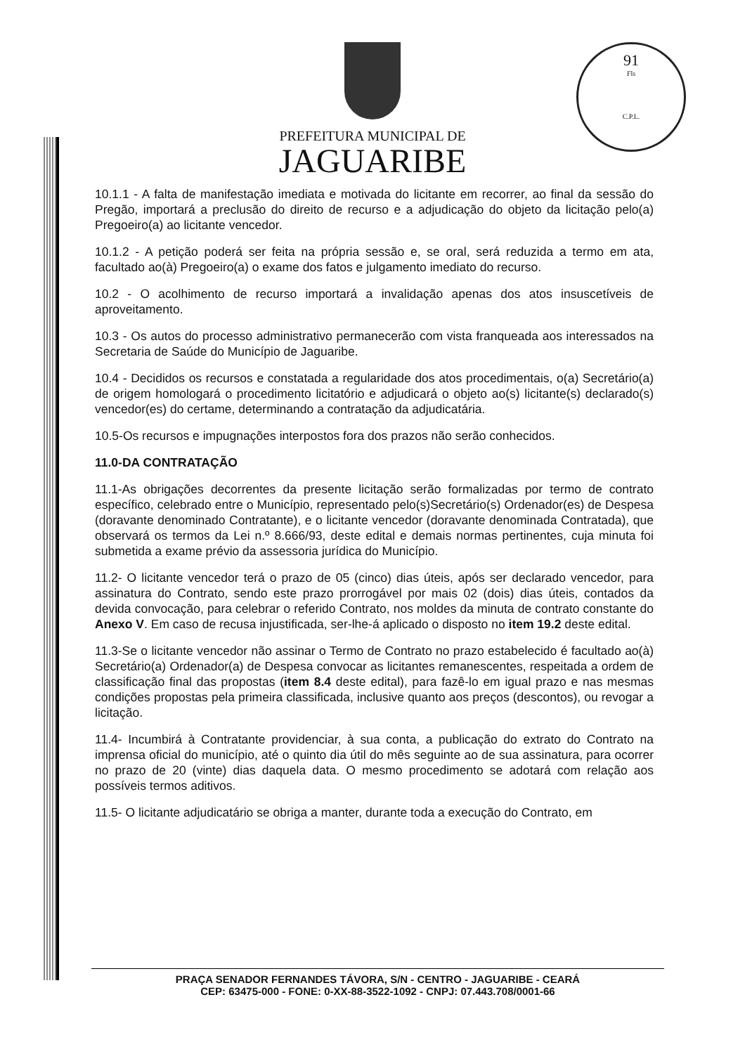91
Fls
C.P.L.
PREFEITURA MUNICIPAL DE
JAGUARIBE
10.1.1 - A falta de manifestação imediata e motivada do licitante em recorrer, ao final da sessão do Pregão, importará a preclusão do direito de recurso e a adjudicação do objeto da licitação pelo(a) Pregoeiro(a) ao licitante vencedor.
10.1.2 - A petição poderá ser feita na própria sessão e, se oral, será reduzida a termo em ata, facultado ao(à) Pregoeiro(a) o exame dos fatos e julgamento imediato do recurso.
10.2 - O acolhimento de recurso importará a invalidação apenas dos atos insuscetíveis de aproveitamento.
10.3 - Os autos do processo administrativo permanecerão com vista franqueada aos interessados na Secretaria de Saúde do Município de Jaguaribe.
10.4 - Decididos os recursos e constatada a regularidade dos atos procedimentais, o(a) Secretário(a) de origem homologará o procedimento licitatório e adjudicará o objeto ao(s) licitante(s) declarado(s) vencedor(es) do certame, determinando a contratação da adjudicatária.
10.5-Os recursos e impugnações interpostos fora dos prazos não serão conhecidos.
11.0-DA CONTRATAÇÃO
11.1-As obrigações decorrentes da presente licitação serão formalizadas por termo de contrato específico, celebrado entre o Município, representado pelo(s)Secretário(s) Ordenador(es) de Despesa (doravante denominado Contratante), e o licitante vencedor (doravante denominada Contratada), que observará os termos da Lei n.º 8.666/93, deste edital e demais normas pertinentes, cuja minuta foi submetida a exame prévio da assessoria jurídica do Município.
11.2- O licitante vencedor terá o prazo de 05 (cinco) dias úteis, após ser declarado vencedor, para assinatura do Contrato, sendo este prazo prorrogável por mais 02 (dois) dias úteis, contados da devida convocação, para celebrar o referido Contrato, nos moldes da minuta de contrato constante do Anexo V. Em caso de recusa injustificada, ser-lhe-á aplicado o disposto no item 19.2 deste edital.
11.3-Se o licitante vencedor não assinar o Termo de Contrato no prazo estabelecido é facultado ao(à) Secretário(a) Ordenador(a) de Despesa convocar as licitantes remanescentes, respeitada a ordem de classificação final das propostas (item 8.4 deste edital), para fazê-lo em igual prazo e nas mesmas condições propostas pela primeira classificada, inclusive quanto aos preços (descontos), ou revogar a licitação.
11.4- Incumbirá à Contratante providenciar, à sua conta, a publicação do extrato do Contrato na imprensa oficial do município, até o quinto dia útil do mês seguinte ao de sua assinatura, para ocorrer no prazo de 20 (vinte) dias daquela data. O mesmo procedimento se adotará com relação aos possíveis termos aditivos.
11.5- O licitante adjudicatário se obriga a manter, durante toda a execução do Contrato, em
PRAÇA SENADOR FERNANDES TÁVORA, S/N - CENTRO - JAGUARIBE - CEARÁ
CEP: 63475-000 - FONE: 0-XX-88-3522-1092 - CNPJ: 07.443.708/0001-66